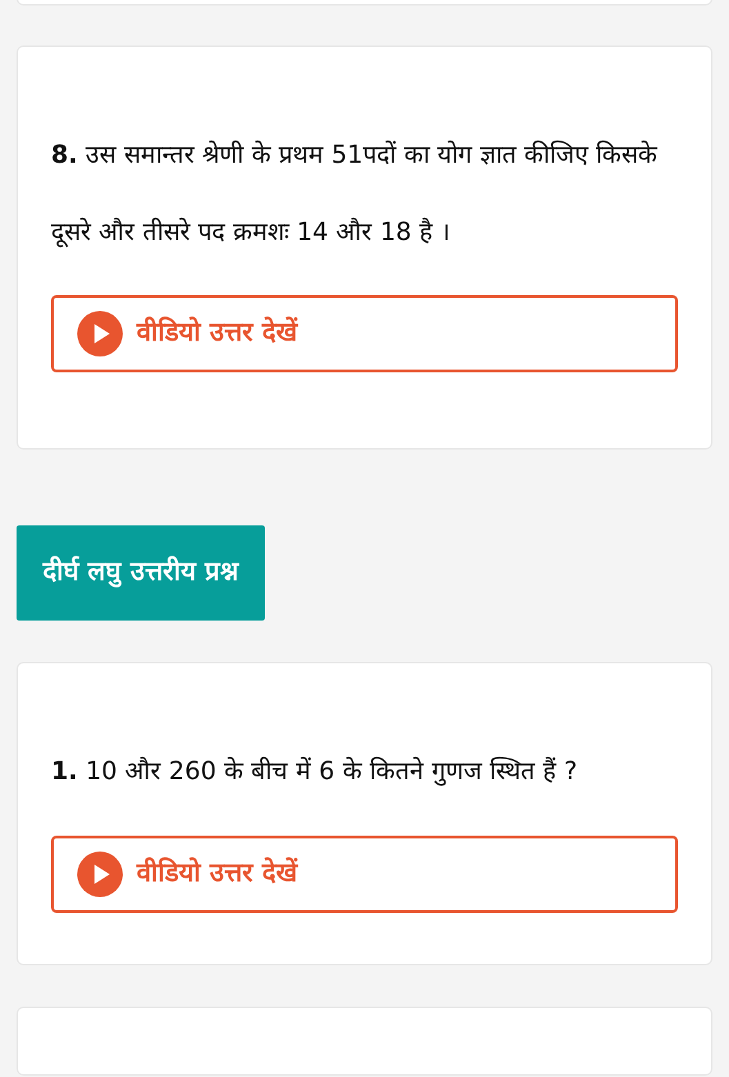8. उस समान्तर श्रेणी के प्रथम 51पदों का योग ज्ञात कीजिए किसके दूसरे और तीसरे पद क्रमशः 14 और 18 है ।
वीडियो उत्तर देखें
दीर्घ लघु उत्तरीय प्रश्न
1. 10 और 260 के बीच में 6 के कितने गुणज स्थित हैं ?
वीडियो उत्तर देखें